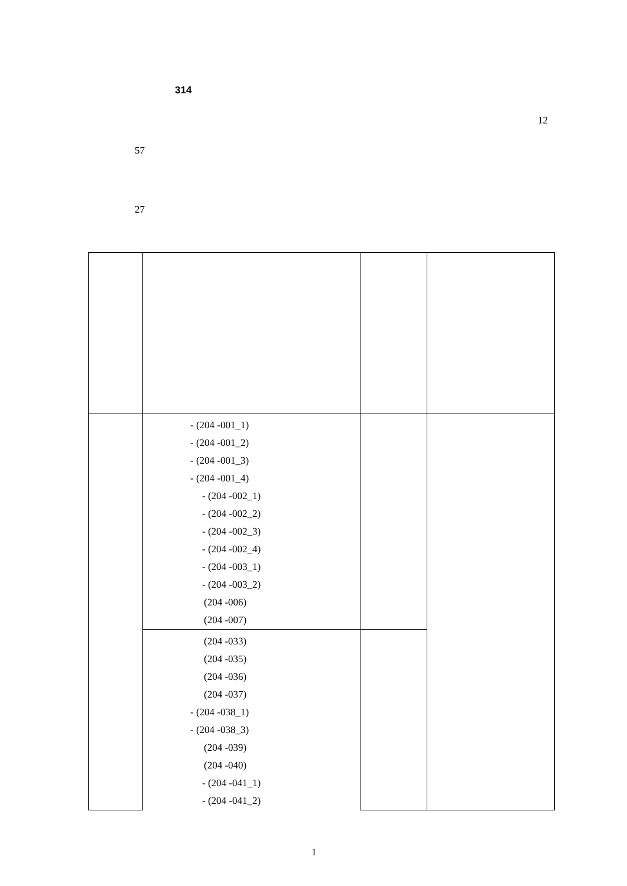314
12
57
27
| | - (204 -001_1) - (204 -001_2) - (204 -001_3) - (204 -001_4) - (204 -002_1) - (204 -002_2) - (204 -002_3) - (204 -002_4) - (204 -003_1) - (204 -003_2) (204 -006) (204 -007) | | |
| | (204 -033) (204 -035) (204 -036) (204 -037) - (204 -038_1) - (204 -038_3) (204 -039) (204 -040) - (204 -041_1) - (204 -041_2) | | |
1